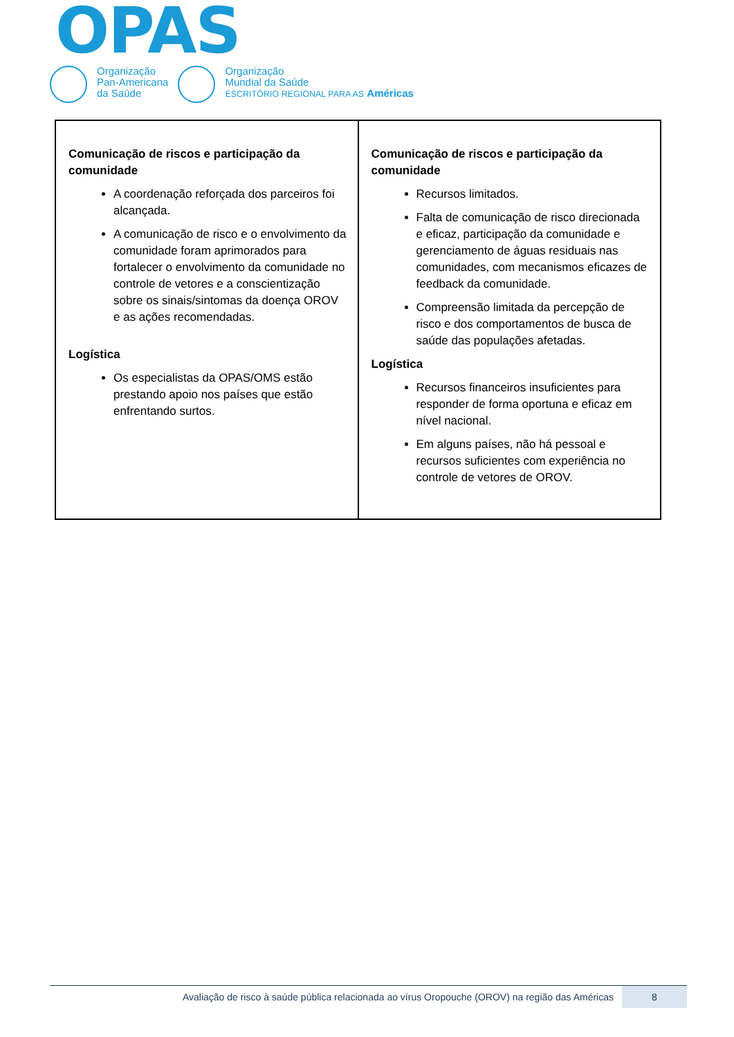OPAS
Organização
Pan-Americana
da Saúde
Organização
Mundial da Saúde
ESCRITÓRIO REGIONAL PARA AS Américas
| Comunicação de riscos e participação da comunidade A coordenação reforçada dos parceiros foi alcançada. A comunicação de risco e o envolvimento da comunidade foram aprimorados para fortalecer o envolvimento da comunidade no controle de vetores e a conscientização sobre os sinais/sintomas da doença OROV e as ações recomendadas. Logística Os especialistas da OPAS/OMS estão prestando apoio nos países que estão enfrentando surtos. | Comunicação de riscos e participação da comunidade Recursos limitados. Falta de comunicação de risco direcionada e eficaz, participação da comunidade e gerenciamento de águas residuais nas comunidades, com mecanismos eficazes de feedback da comunidade. Compreensão limitada da percepção de risco e dos comportamentos de busca de saúde das populações afetadas. Logística Recursos financeiros insuficientes para responder de forma oportuna e eficaz em nível nacional. Em alguns países, não há pessoal e recursos suficientes com experiência no controle de vetores de OROV. |
Avaliação de risco à saúde pública relacionada ao vírus Oropouche (OROV) na região das Américas 8